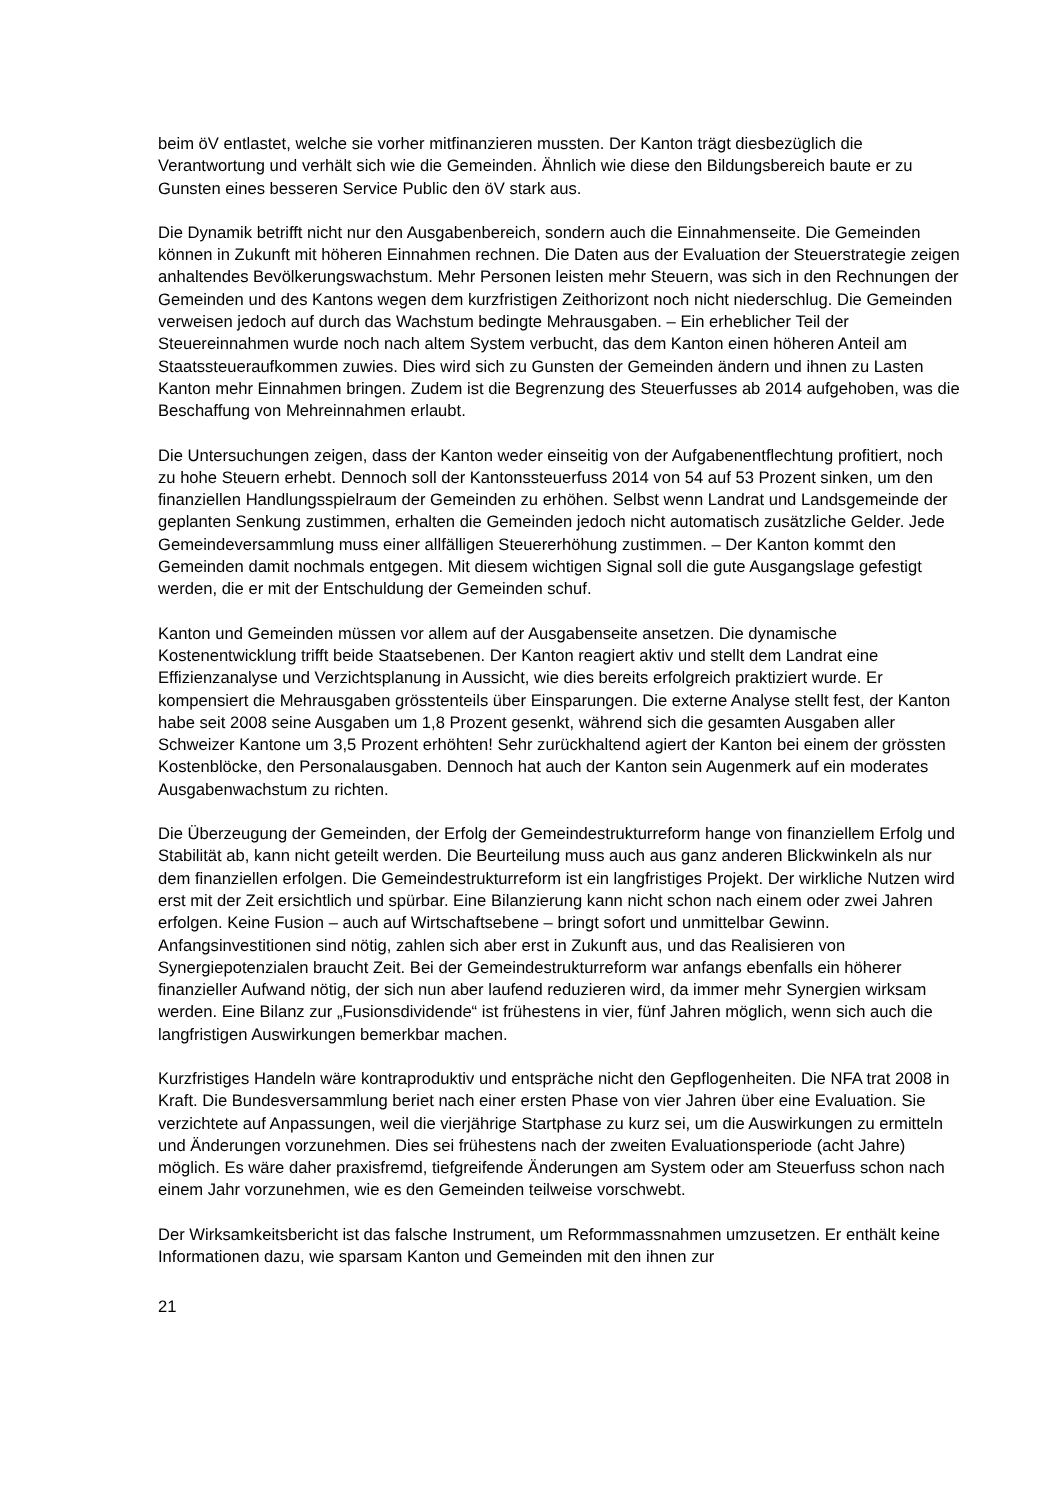beim öV entlastet, welche sie vorher mitfinanzieren mussten. Der Kanton trägt diesbezüglich die Verantwortung und verhält sich wie die Gemeinden. Ähnlich wie diese den Bildungs­bereich baute er zu Gunsten eines besseren Service Public den öV stark aus.
Die Dynamik betrifft nicht nur den Ausgabenbereich, sondern auch die Einnahmenseite. Die Gemeinden können in Zukunft mit höheren Einnahmen rechnen. Die Daten aus der Evalua­tion der Steuerstrategie zeigen anhaltendes Bevölkerungswachstum. Mehr Personen leisten mehr Steuern, was sich in den Rechnungen der Gemeinden und des Kantons wegen dem kurzfristigen Zeithorizont noch nicht niederschlug. Die Gemeinden verweisen jedoch auf durch das Wachstum bedingte Mehrausgaben. – Ein erheblicher Teil der Steuereinnahmen wurde noch nach altem System verbucht, das dem Kanton einen höheren Anteil am Staats­steueraufkommen zuwies. Dies wird sich zu Gunsten der Gemeinden ändern und ihnen zu Lasten Kanton mehr Einnahmen bringen. Zudem ist die Begrenzung des Steuerfusses ab 2014 aufgehoben, was die Beschaffung von Mehreinnahmen erlaubt.
Die Untersuchungen zeigen, dass der Kanton weder einseitig von der Aufgabenentflechtung profitiert, noch zu hohe Steuern erhebt. Dennoch soll der Kantonssteuerfuss 2014 von 54 auf 53 Prozent sinken, um den finanziellen Handlungsspielraum der Gemeinden zu erhöhen. Selbst wenn Landrat und Landsgemeinde der geplanten Senkung zustimmen, erhalten die Gemeinden jedoch nicht automatisch zusätzliche Gelder. Jede Gemeindeversammlung muss einer allfälligen Steuererhöhung zustimmen. – Der Kanton kommt den Gemeinden damit nochmals entgegen. Mit diesem wichtigen Signal soll die gute Ausgangslage gefestigt werden, die er mit der Entschuldung der Gemeinden schuf.
Kanton und Gemeinden müssen vor allem auf der Ausgabenseite ansetzen. Die dynamische Kostenentwicklung trifft beide Staatsebenen. Der Kanton reagiert aktiv und stellt dem Land­rat eine Effizienzanalyse und Verzichtsplanung in Aussicht, wie dies bereits erfolgreich praktiziert wurde. Er kompensiert die Mehrausgaben grösstenteils über Einsparungen. Die externe Analyse stellt fest, der Kanton habe seit 2008 seine Ausgaben um 1,8 Prozent gesenkt, während sich die gesamten Ausgaben aller Schweizer Kantone um 3,5 Prozent erhöhten! Sehr zurückhaltend agiert der Kanton bei einem der grössten Kostenblöcke, den Personalausgaben. Dennoch hat auch der Kanton sein Augenmerk auf ein moderates Aus­gabenwachstum zu richten.
Die Überzeugung der Gemeinden, der Erfolg der Gemeindestrukturreform hange von finan­ziellem Erfolg und Stabilität ab, kann nicht geteilt werden. Die Beurteilung muss auch aus ganz anderen Blickwinkeln als nur dem finanziellen erfolgen. Die Gemeindestrukturreform ist ein langfristiges Projekt. Der wirkliche Nutzen wird erst mit der Zeit ersichtlich und spürbar. Eine Bilanzierung kann nicht schon nach einem oder zwei Jahren erfolgen. Keine Fusion – auch auf Wirtschaftsebene – bringt sofort und unmittelbar Gewinn. Anfangsinvestitionen sind nötig, zahlen sich aber erst in Zukunft aus, und das Realisieren von Synergiepotenzialen braucht Zeit. Bei der Gemeindestrukturreform war anfangs ebenfalls ein höherer finanzieller Aufwand nötig, der sich nun aber laufend reduzieren wird, da immer mehr Synergien wirk­sam werden. Eine Bilanz zur „Fusionsdividende“ ist frühestens in vier, fünf Jahren möglich, wenn sich auch die langfristigen Auswirkungen bemerkbar machen.
Kurzfristiges Handeln wäre kontraproduktiv und entspräche nicht den Gepflogenheiten. Die NFA trat 2008 in Kraft. Die Bundesversammlung beriet nach einer ersten Phase von vier Jahren über eine Evaluation. Sie verzichtete auf Anpassungen, weil die vierjährige Start­phase zu kurz sei, um die Auswirkungen zu ermitteln und Änderungen vorzunehmen. Dies sei frühestens nach der zweiten Evaluationsperiode (acht Jahre) möglich. Es wäre daher praxisfremd, tiefgreifende Änderungen am System oder am Steuerfuss schon nach einem Jahr vorzunehmen, wie es den Gemeinden teilweise vorschwebt.
Der Wirksamkeitsbericht ist das falsche Instrument, um Reformmassnahmen umzusetzen. Er enthält keine Informationen dazu, wie sparsam Kanton und Gemeinden mit den ihnen zur
21